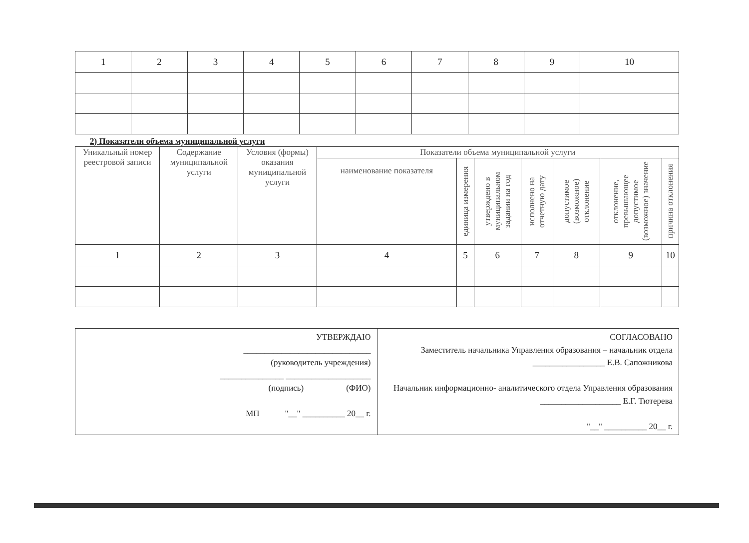| 1 | 2 | 3 | 4 | 5 | 6 | 7 | 8 | 9 | 10 |
2) Показатели объема муниципальной услуги
| Уникальный номер реестровой записи | Содержание муниципальной услуги | Условия (формы) оказания муниципальной услуги | Показатели объема муниципальной услуги | | | | | | |
| --- | --- | --- | --- | --- | --- | --- | --- | --- | --- |
| | | | наименование показателя | единица измерения | утверждено в муниципальном задании на год | исполнено на отчетную дату | допустимое (возможное) отклонение | отклонение, превышающее допустимое (возможное) значение | причина отклонения |
| 1 | 2 | 3 | 4 | 5 | 6 | 7 | 8 | 9 | 10 |
УТВЕРЖДАЮ
______________________________
(руководитель учреждения)
_______________ ____________________
(подпись) (ФИО)
МП "__" __________ 20__ г.
СОГЛАСОВАНО
Заместитель начальника Управления образования – начальник отдела
_________________ Е.В. Сапожникова
Начальник информационно- аналитического отдела Управления образования
___________________ Е.Г. Тютерева
"__" __________ 20__ г.